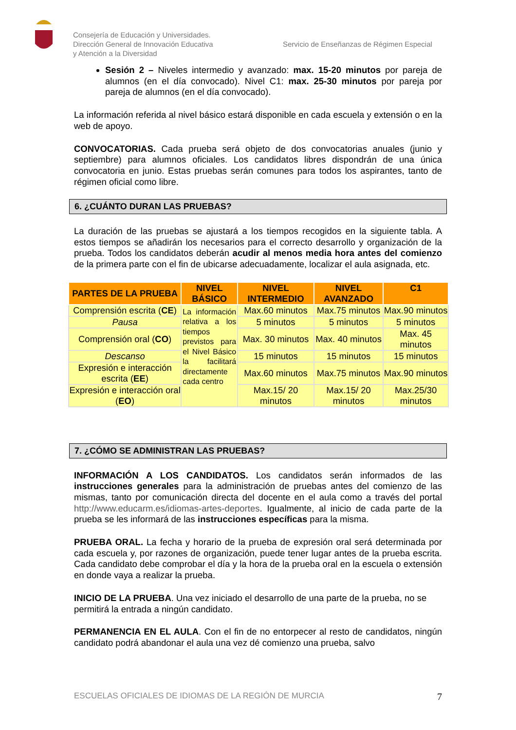Consejería de Educación y Universidades.
Dirección General de Innovación Educativa
y Atención a la Diversidad
Servicio de Enseñanzas de Régimen Especial
Sesión 2 – Niveles intermedio y avanzado: max. 15-20 minutos por pareja de alumnos (en el día convocado). Nivel C1: max. 25-30 minutos por pareja por pareja de alumnos (en el día convocado).
La información referida al nivel básico estará disponible en cada escuela y extensión o en la web de apoyo.
CONVOCATORIAS. Cada prueba será objeto de dos convocatorias anuales (junio y septiembre) para alumnos oficiales. Los candidatos libres dispondrán de una única convocatoria en junio. Estas pruebas serán comunes para todos los aspirantes, tanto de régimen oficial como libre.
6. ¿CUÁNTO DURAN LAS PRUEBAS?
La duración de las pruebas se ajustará a los tiempos recogidos en la siguiente tabla. A estos tiempos se añadirán los necesarios para el correcto desarrollo y organización de la prueba. Todos los candidatos deberán acudir al menos media hora antes del comienzo de la primera parte con el fin de ubicarse adecuadamente, localizar el aula asignada, etc.
| PARTES DE LA PRUEBA | NIVEL BÁSICO | NIVEL INTERMEDIO | NIVEL AVANZADO | C1 |
| --- | --- | --- | --- | --- |
| Comprensión escrita ( CE ) | La información relativa a los tiempos previstos para el Nivel Básico la facilitará directamente cada centro | Max.60 minutos | Max.75 minutos | Max.90 minutos |
| Pausa | | 5 minutos | 5 minutos | 5 minutos |
| Comprensión oral ( CO ) | | Max. 30 minutos | Max. 40 minutos | Max. 45 minutos |
| Descanso | | 15 minutos | 15 minutos | 15 minutos |
| Expresión e interacción escrita ( EE ) | | Max.60 minutos | Max.75 minutos | Max.90 minutos |
| Expresión e interacción oral ( EO ) | | Max.15/ 20 minutos | Max.15/ 20 minutos | Max.25/30 minutos |
7. ¿CÓMO SE ADMINISTRAN LAS PRUEBAS?
INFORMACIÓN A LOS CANDIDATOS. Los candidatos serán informados de las instrucciones generales para la administración de pruebas antes del comienzo de las mismas, tanto por comunicación directa del docente en el aula como a través del portal http://www.educarm.es/idiomas-artes-deportes. Igualmente, al inicio de cada parte de la prueba se les informará de las instrucciones específicas para la misma.
PRUEBA ORAL. La fecha y horario de la prueba de expresión oral será determinada por cada escuela y, por razones de organización, puede tener lugar antes de la prueba escrita. Cada candidato debe comprobar el día y la hora de la prueba oral en la escuela o extensión en donde vaya a realizar la prueba.
INICIO DE LA PRUEBA. Una vez iniciado el desarrollo de una parte de la prueba, no se permitirá la entrada a ningún candidato.
PERMANENCIA EN EL AULA. Con el fin de no entorpecer al resto de candidatos, ningún candidato podrá abandonar el aula una vez dé comienzo una prueba, salvo
ESCUELAS OFICIALES DE IDIOMAS DE LA REGIÓN DE MURCIA 7